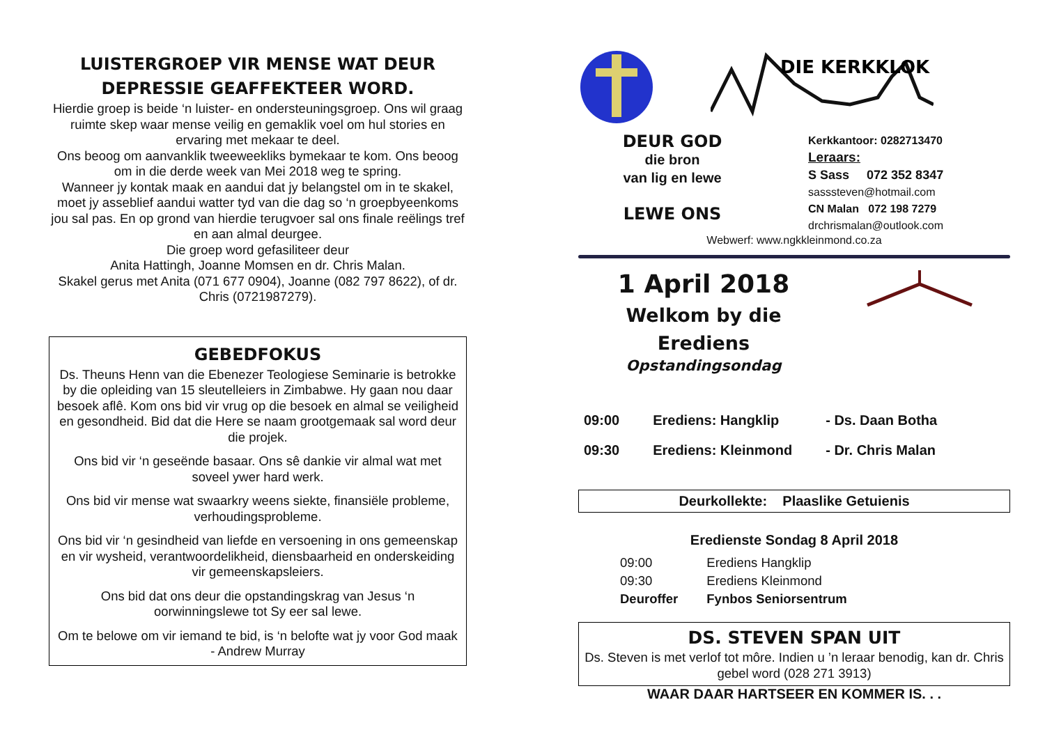LUISTERGROEP VIR MENSE WAT DEUR DEPRESSIE GEAFFEKTEER WORD.
Hierdie groep is beide ‘n luister- en ondersteuningsgroep. Ons wil graag ruimte skep waar mense veilig en gemaklik voel om hul stories en ervaring met mekaar te deel.
Ons beoog om aanvanklik tweeweekliks bymekaar te kom. Ons beoog om in die derde week van Mei 2018 weg te spring.
Wanneer jy kontak maak en aandui dat jy belangstel om in te skakel, moet jy asseblief aandui watter tyd van die dag so ‘n groepbyeenkoms jou sal pas. En op grond van hierdie terugvoer sal ons finale reëlings tref en aan almal deurgee.
Die groep word gefasiliteer deur
Anita Hattingh, Joanne Momsen en dr. Chris Malan.
Skakel gerus met Anita (071 677 0904), Joanne (082 797 8622), of dr. Chris (0721987279).
GEBEDFOKUS
Ds. Theuns Henn van die Ebenezer Teologiese Seminarie is betrokke by die opleiding van 15 sleutelleiers in Zimbabwe. Hy gaan nou daar besoek aflê. Kom ons bid vir vrug op die besoek en almal se veiligheid en gesondheid. Bid dat die Here se naam grootgemaak sal word deur die projek.
Ons bid vir ‘n geseënde basaar. Ons sê dankie vir almal wat met soveel ywer hard werk.
Ons bid vir mense wat swaarkry weens siekte, finansiële probleme, verhoudingsprobleme.
Ons bid vir ‘n gesindheid van liefde en versoening in ons gemeenskap en vir wysheid, verantwoordelikheid, diensbaarheid en onderskeiding vir gemeenskapsleiers.
Ons bid dat ons deur die opstandingskrag van Jesus ‘n oorwinningslewe tot Sy eer sal lewe.
Om te belowe om vir iemand te bid, is ‘n belofte wat jy voor God maak - Andrew Murray
DIE KERKKLOK
DEUR GOD
die bron
van lig en lewe
LEWE ONS
Kerkkantoor: 0282713470
Leraars:
S Sass 072 352 8347
sasssteven@hotmail.com
CN Malan 072 198 7279
drchrismalan@outlook.com
Webwerf: www.ngkkleinmond.co.za
1 April 2018
Welkom by die Erediens
Opstandingsondag
| 09:00 | Erediens: Hangklip | - Ds. Daan Botha |
| 09:30 | Erediens: Kleinmond | - Dr. Chris Malan |
Deurkollekte: Plaaslike Getuienis
Eredienste Sondag 8 April 2018
| 09:00 | Erediens Hangklip |
| 09:30 | Erediens Kleinmond |
| Deuroffer | Fynbos Seniorsentrum |
DS. STEVEN SPAN UIT
Ds. Steven is met verlof tot môre. Indien u ’n leraar benodig, kan dr. Chris gebel word (028 271 3913)
WAAR DAAR HARTSEER EN KOMMER IS. . .